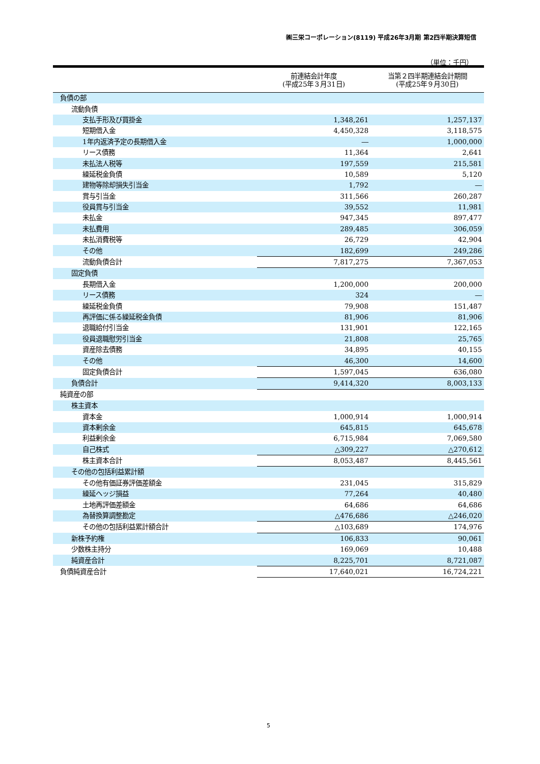㈱三栄コーポレーション(8119) 平成26年3月期 第2四半期決算短信
（単位：千円）
| | 前連結会計年度 (平成25年３月31日) | 当第２四半期連結会計期間 (平成25年９月30日) |
| --- | --- | --- |
| 負債の部 | | |
| 流動負債 | | |
| 支払手形及び買掛金 | 1,348,261 | 1,257,137 |
| 短期借入金 | 4,450,328 | 3,118,575 |
| 1年内返済予定の長期借入金 | ― | 1,000,000 |
| リース債務 | 11,364 | 2,641 |
| 未払法人税等 | 197,559 | 215,581 |
| 繰延税金負債 | 10,589 | 5,120 |
| 建物等除却損失引当金 | 1,792 | ― |
| 賞与引当金 | 311,566 | 260,287 |
| 役員賞与引当金 | 39,552 | 11,981 |
| 未払金 | 947,345 | 897,477 |
| 未払費用 | 289,485 | 306,059 |
| 未払消費税等 | 26,729 | 42,904 |
| その他 | 182,699 | 249,286 |
| 流動負債合計 | 7,817,275 | 7,367,053 |
| 固定負債 | | |
| 長期借入金 | 1,200,000 | 200,000 |
| リース債務 | 324 | ― |
| 繰延税金負債 | 79,908 | 151,487 |
| 再評価に係る繰延税金負債 | 81,906 | 81,906 |
| 退職給付引当金 | 131,901 | 122,165 |
| 役員退職慰労引当金 | 21,808 | 25,765 |
| 資産除去債務 | 34,895 | 40,155 |
| その他 | 46,300 | 14,600 |
| 固定負債合計 | 1,597,045 | 636,080 |
| 負債合計 | 9,414,320 | 8,003,133 |
| 純資産の部 | | |
| 株主資本 | | |
| 資本金 | 1,000,914 | 1,000,914 |
| 資本剰余金 | 645,815 | 645,678 |
| 利益剰余金 | 6,715,984 | 7,069,580 |
| 自己株式 | △309,227 | △270,612 |
| 株主資本合計 | 8,053,487 | 8,445,561 |
| その他の包括利益累計額 | | |
| その他有価証券評価差額金 | 231,045 | 315,829 |
| 繰延ヘッジ損益 | 77,264 | 40,480 |
| 土地再評価差額金 | 64,686 | 64,686 |
| 為替換算調整勘定 | △476,686 | △246,020 |
| その他の包括利益累計額合計 | △103,689 | 174,976 |
| 新株予約権 | 106,833 | 90,061 |
| 少数株主持分 | 169,069 | 10,488 |
| 純資産合計 | 8,225,701 | 8,721,087 |
| 負債純資産合計 | 17,640,021 | 16,724,221 |
5